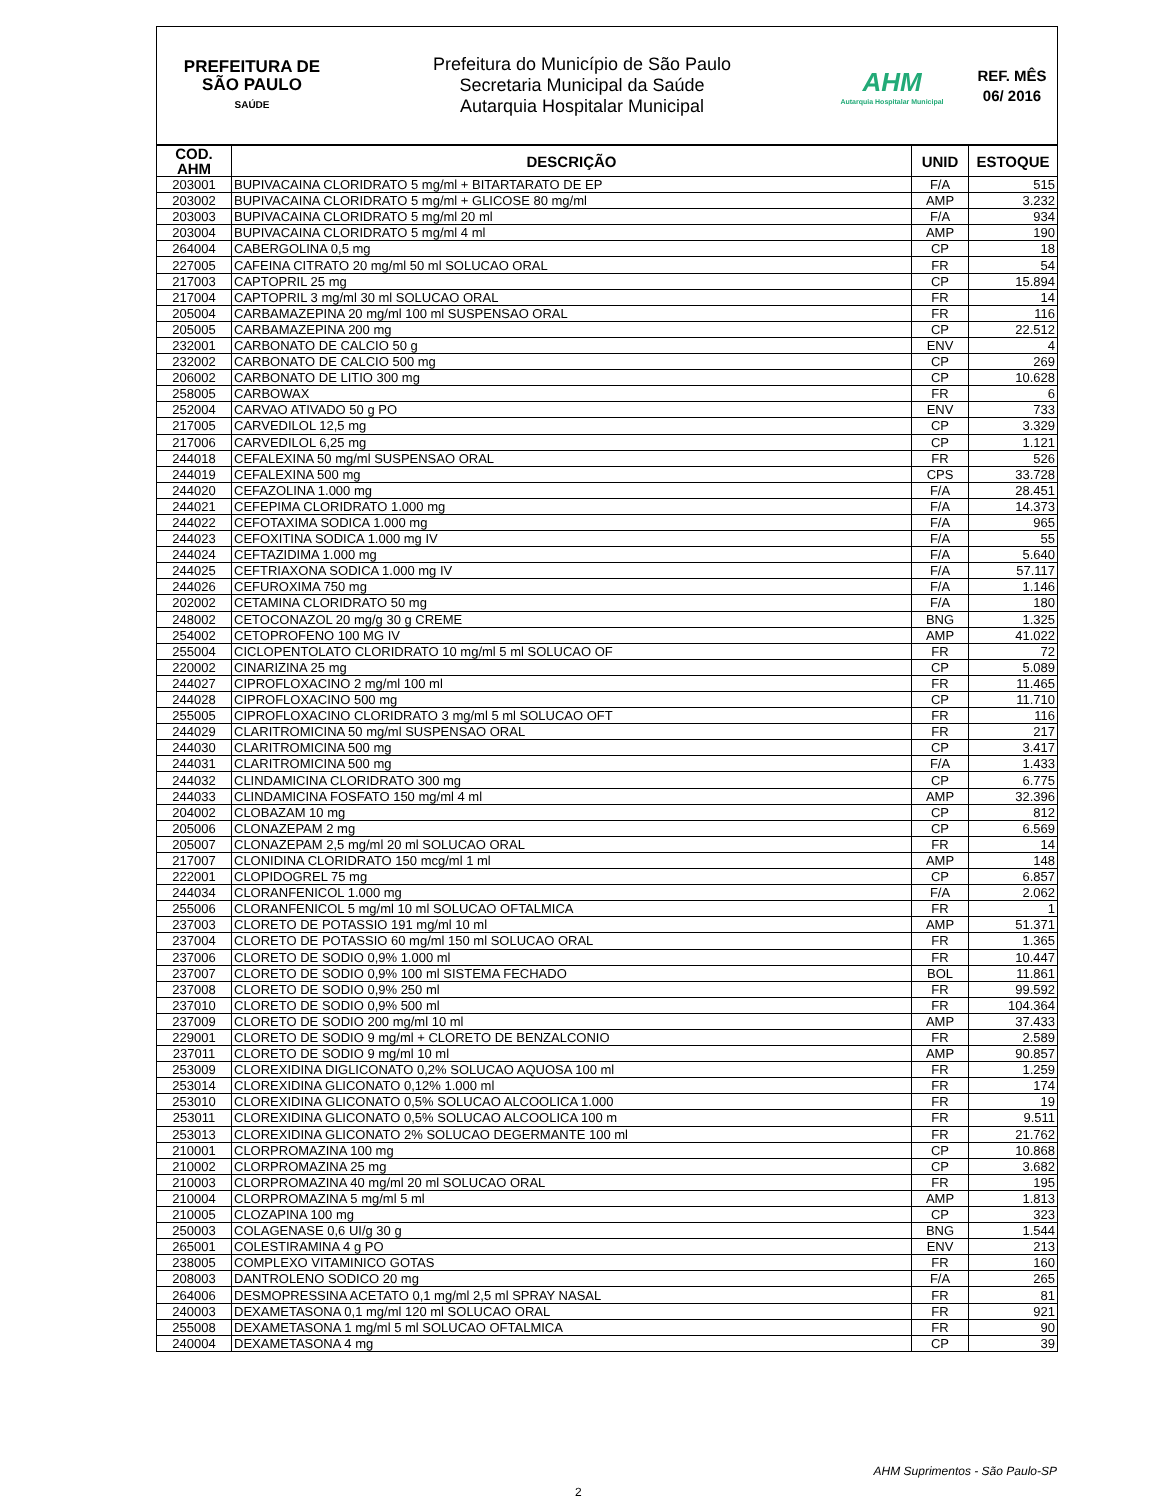PREFEITURA DE
SÃO PAULO
SAÚDE
Prefeitura do Município de São Paulo
Secretaria Municipal da Saúde
Autarquia Hospitalar Municipal
AHM
Autarquia Hospitalar Municipal
REF. MÊS
06/ 2016
| COD. AHM | DESCRIÇÃO | UNID | ESTOQUE |
| --- | --- | --- | --- |
| 203001 | BUPIVACAINA CLORIDRATO 5 mg/ml + BITARTARATO DE EP | F/A | 515 |
| 203002 | BUPIVACAINA CLORIDRATO 5 mg/ml + GLICOSE 80 mg/ml | AMP | 3.232 |
| 203003 | BUPIVACAINA CLORIDRATO 5 mg/ml 20 ml | F/A | 934 |
| 203004 | BUPIVACAINA CLORIDRATO 5 mg/ml 4 ml | AMP | 190 |
| 264004 | CABERGOLINA 0,5 mg | CP | 18 |
| 227005 | CAFEINA CITRATO 20 mg/ml 50 ml SOLUCAO ORAL | FR | 54 |
| 217003 | CAPTOPRIL 25 mg | CP | 15.894 |
| 217004 | CAPTOPRIL 3 mg/ml 30 ml SOLUCAO ORAL | FR | 14 |
| 205004 | CARBAMAZEPINA 20 mg/ml 100 ml SUSPENSAO ORAL | FR | 116 |
| 205005 | CARBAMAZEPINA 200 mg | CP | 22.512 |
| 232001 | CARBONATO DE CALCIO 50 g | ENV | 4 |
| 232002 | CARBONATO DE CALCIO 500 mg | CP | 269 |
| 206002 | CARBONATO DE LITIO 300 mg | CP | 10.628 |
| 258005 | CARBOWAX | FR | 6 |
| 252004 | CARVAO ATIVADO 50 g PO | ENV | 733 |
| 217005 | CARVEDILOL 12,5 mg | CP | 3.329 |
| 217006 | CARVEDILOL 6,25 mg | CP | 1.121 |
| 244018 | CEFALEXINA 50 mg/ml SUSPENSAO ORAL | FR | 526 |
| 244019 | CEFALEXINA 500 mg | CPS | 33.728 |
| 244020 | CEFAZOLINA 1.000 mg | F/A | 28.451 |
| 244021 | CEFEPIMA CLORIDRATO 1.000 mg | F/A | 14.373 |
| 244022 | CEFOTAXIMA SODICA 1.000 mg | F/A | 965 |
| 244023 | CEFOXITINA SODICA 1.000 mg IV | F/A | 55 |
| 244024 | CEFTAZIDIMA 1.000 mg | F/A | 5.640 |
| 244025 | CEFTRIAXONA SODICA 1.000 mg IV | F/A | 57.117 |
| 244026 | CEFUROXIMA 750 mg | F/A | 1.146 |
| 202002 | CETAMINA CLORIDRATO 50 mg | F/A | 180 |
| 248002 | CETOCONAZOL 20 mg/g 30 g CREME | BNG | 1.325 |
| 254002 | CETOPROFENO 100 MG IV | AMP | 41.022 |
| 255004 | CICLOPENTOLATO CLORIDRATO 10 mg/ml 5 ml SOLUCAO OF | FR | 72 |
| 220002 | CINARIZINA 25 mg | CP | 5.089 |
| 244027 | CIPROFLOXACINO 2 mg/ml 100 ml | FR | 11.465 |
| 244028 | CIPROFLOXACINO 500 mg | CP | 11.710 |
| 255005 | CIPROFLOXACINO CLORIDRATO 3 mg/ml 5 ml SOLUCAO OFT | FR | 116 |
| 244029 | CLARITROMICINA 50 mg/ml SUSPENSAO ORAL | FR | 217 |
| 244030 | CLARITROMICINA 500 mg | CP | 3.417 |
| 244031 | CLARITROMICINA 500 mg | F/A | 1.433 |
| 244032 | CLINDAMICINA CLORIDRATO 300 mg | CP | 6.775 |
| 244033 | CLINDAMICINA FOSFATO 150 mg/ml 4 ml | AMP | 32.396 |
| 204002 | CLOBAZAM 10 mg | CP | 812 |
| 205006 | CLONAZEPAM 2 mg | CP | 6.569 |
| 205007 | CLONAZEPAM 2,5 mg/ml 20 ml SOLUCAO ORAL | FR | 14 |
| 217007 | CLONIDINA CLORIDRATO 150 mcg/ml 1 ml | AMP | 148 |
| 222001 | CLOPIDOGREL 75 mg | CP | 6.857 |
| 244034 | CLORANFENICOL 1.000 mg | F/A | 2.062 |
| 255006 | CLORANFENICOL 5 mg/ml 10 ml SOLUCAO OFTALMICA | FR | 1 |
| 237003 | CLORETO DE POTASSIO 191 mg/ml 10 ml | AMP | 51.371 |
| 237004 | CLORETO DE POTASSIO 60 mg/ml 150 ml SOLUCAO ORAL | FR | 1.365 |
| 237006 | CLORETO DE SODIO 0,9% 1.000 ml | FR | 10.447 |
| 237007 | CLORETO DE SODIO 0,9% 100 ml SISTEMA FECHADO | BOL | 11.861 |
| 237008 | CLORETO DE SODIO 0,9% 250 ml | FR | 99.592 |
| 237010 | CLORETO DE SODIO 0,9% 500 ml | FR | 104.364 |
| 237009 | CLORETO DE SODIO 200 mg/ml 10 ml | AMP | 37.433 |
| 229001 | CLORETO DE SODIO 9 mg/ml + CLORETO DE BENZALCONIO | FR | 2.589 |
| 237011 | CLORETO DE SODIO 9 mg/ml 10 ml | AMP | 90.857 |
| 253009 | CLOREXIDINA DIGLICONATO 0,2% SOLUCAO AQUOSA 100 ml | FR | 1.259 |
| 253014 | CLOREXIDINA GLICONATO 0,12% 1.000 ml | FR | 174 |
| 253010 | CLOREXIDINA GLICONATO 0,5% SOLUCAO ALCOOLICA 1.000 | FR | 19 |
| 253011 | CLOREXIDINA GLICONATO 0,5% SOLUCAO ALCOOLICA 100 m | FR | 9.511 |
| 253013 | CLOREXIDINA GLICONATO 2% SOLUCAO DEGERMANTE 100 ml | FR | 21.762 |
| 210001 | CLORPROMAZINA 100 mg | CP | 10.868 |
| 210002 | CLORPROMAZINA 25 mg | CP | 3.682 |
| 210003 | CLORPROMAZINA 40 mg/ml 20 ml SOLUCAO ORAL | FR | 195 |
| 210004 | CLORPROMAZINA 5 mg/ml 5 ml | AMP | 1.813 |
| 210005 | CLOZAPINA 100 mg | CP | 323 |
| 250003 | COLAGENASE 0,6 UI/g 30 g | BNG | 1.544 |
| 265001 | COLESTIRAMINA 4 g PO | ENV | 213 |
| 238005 | COMPLEXO VITAMINICO GOTAS | FR | 160 |
| 208003 | DANTROLENO SODICO 20 mg | F/A | 265 |
| 264006 | DESMOPRESSINA ACETATO 0,1 mg/ml 2,5 ml SPRAY NASAL | FR | 81 |
| 240003 | DEXAMETASONA 0,1 mg/ml 120 ml SOLUCAO ORAL | FR | 921 |
| 255008 | DEXAMETASONA 1 mg/ml 5 ml SOLUCAO OFTALMICA | FR | 90 |
| 240004 | DEXAMETASONA 4 mg | CP | 39 |
AHM Suprimentos - São Paulo-SP
2